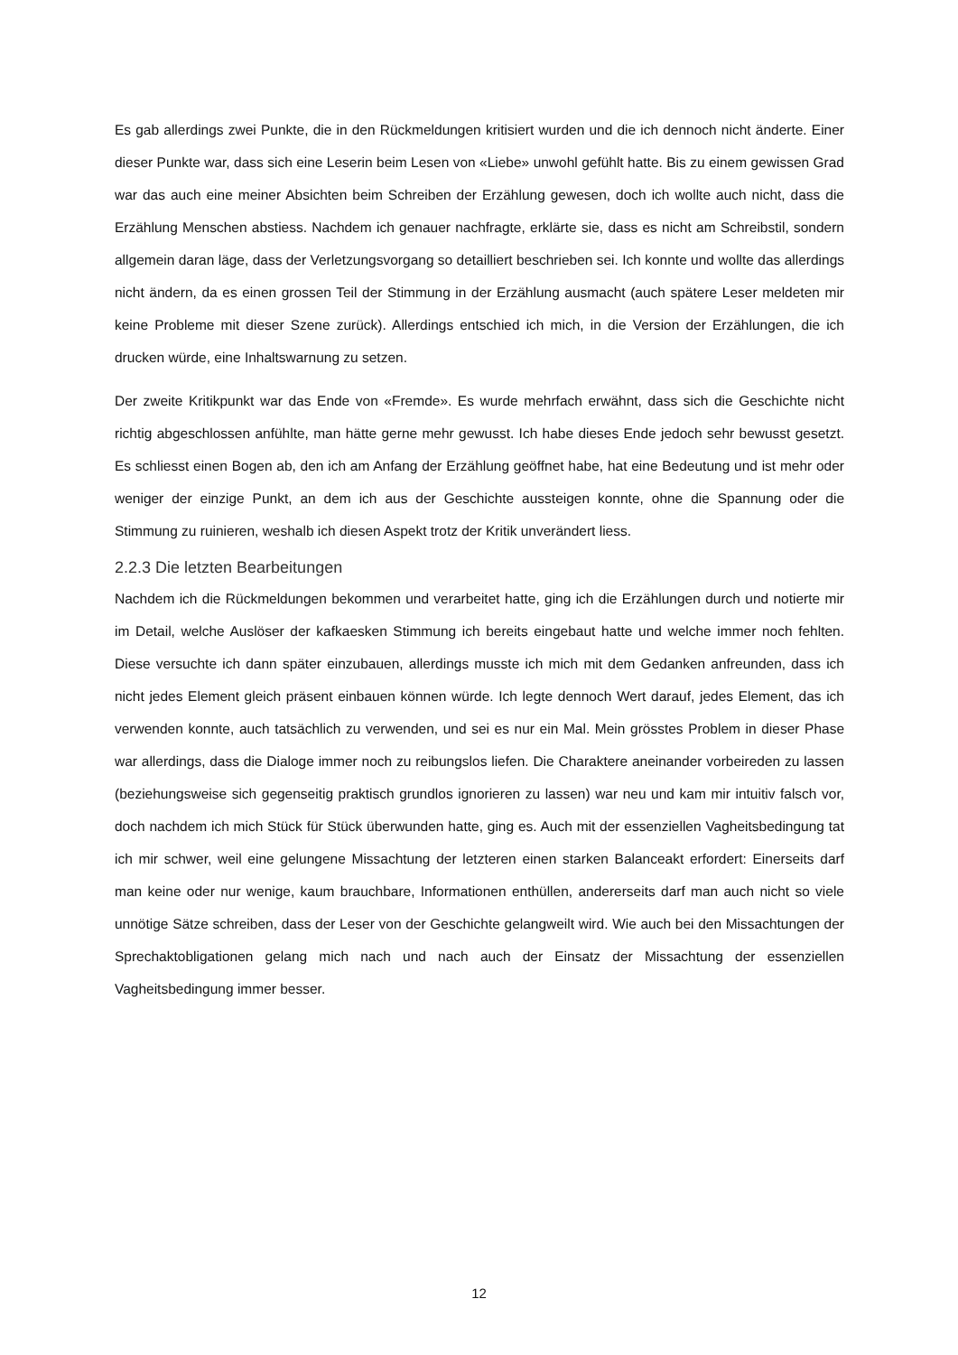Es gab allerdings zwei Punkte, die in den Rückmeldungen kritisiert wurden und die ich dennoch nicht änderte. Einer dieser Punkte war, dass sich eine Leserin beim Lesen von «Liebe» unwohl gefühlt hatte. Bis zu einem gewissen Grad war das auch eine meiner Absichten beim Schreiben der Erzählung gewesen, doch ich wollte auch nicht, dass die Erzählung Menschen abstiess. Nachdem ich genauer nachfragte, erklärte sie, dass es nicht am Schreibstil, sondern allgemein daran läge, dass der Verletzungsvorgang so detailliert beschrieben sei. Ich konnte und wollte das allerdings nicht ändern, da es einen grossen Teil der Stimmung in der Erzählung ausmacht (auch spätere Leser meldeten mir keine Probleme mit dieser Szene zurück). Allerdings entschied ich mich, in die Version der Erzählungen, die ich drucken würde, eine Inhaltswarnung zu setzen.
Der zweite Kritikpunkt war das Ende von «Fremde». Es wurde mehrfach erwähnt, dass sich die Geschichte nicht richtig abgeschlossen anfühlte, man hätte gerne mehr gewusst. Ich habe dieses Ende jedoch sehr bewusst gesetzt. Es schliesst einen Bogen ab, den ich am Anfang der Erzählung geöffnet habe, hat eine Bedeutung und ist mehr oder weniger der einzige Punkt, an dem ich aus der Geschichte aussteigen konnte, ohne die Spannung oder die Stimmung zu ruinieren, weshalb ich diesen Aspekt trotz der Kritik unverändert liess.
2.2.3 Die letzten Bearbeitungen
Nachdem ich die Rückmeldungen bekommen und verarbeitet hatte, ging ich die Erzählungen durch und notierte mir im Detail, welche Auslöser der kafkaesken Stimmung ich bereits eingebaut hatte und welche immer noch fehlten. Diese versuchte ich dann später einzubauen, allerdings musste ich mich mit dem Gedanken anfreunden, dass ich nicht jedes Element gleich präsent einbauen können würde. Ich legte dennoch Wert darauf, jedes Element, das ich verwenden konnte, auch tatsächlich zu verwenden, und sei es nur ein Mal. Mein grösstes Problem in dieser Phase war allerdings, dass die Dialoge immer noch zu reibungslos liefen. Die Charaktere aneinander vorbeireden zu lassen (beziehungsweise sich gegenseitig praktisch grundlos ignorieren zu lassen) war neu und kam mir intuitiv falsch vor, doch nachdem ich mich Stück für Stück überwunden hatte, ging es. Auch mit der essenziellen Vagheitsbedingung tat ich mir schwer, weil eine gelungene Missachtung der letzteren einen starken Balanceakt erfordert: Einerseits darf man keine oder nur wenige, kaum brauchbare, Informationen enthüllen, andererseits darf man auch nicht so viele unnötige Sätze schreiben, dass der Leser von der Geschichte gelangweilt wird. Wie auch bei den Missachtungen der Sprechaktobligationen gelang mich nach und nach auch der Einsatz der Missachtung der essenziellen Vagheitsbedingung immer besser.
12